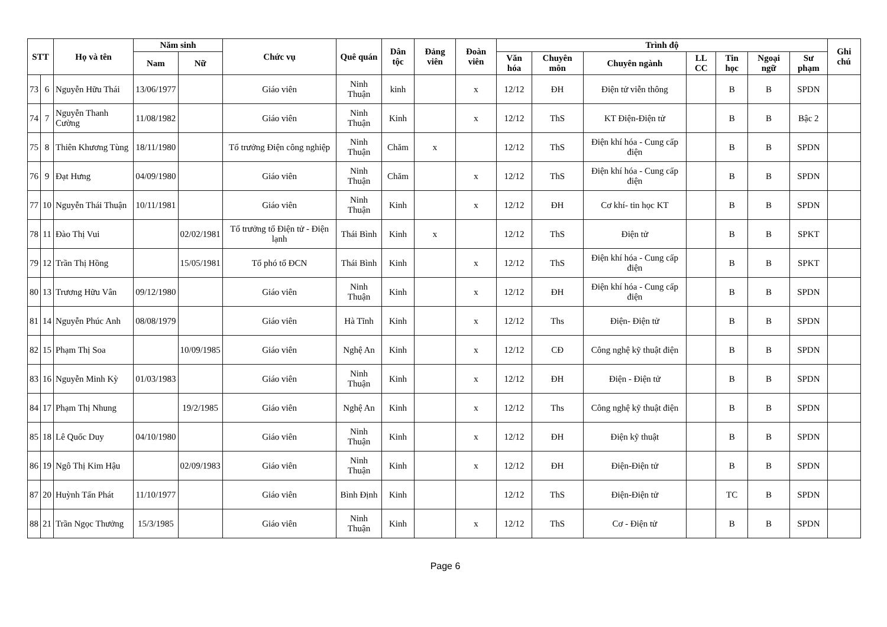| STT | | Họ và tên | Năm sinh | | Chức vụ | Quê quán | Dân tộc | Đảng viên | Đoàn viên | Trình độ | | | | | | | Ghi chú |
| --- | --- | --- | --- | --- | --- | --- | --- | --- | --- | --- | --- | --- | --- | --- | --- | --- | --- |
| | | | | | | | | | | Văn hóa | Chuyên môn | Chuyên ngành | LL CC | Tin học | Ngoại ngữ | Sư phạm | |
| | | | Nam | Nữ | | | | | | | | | | | | | |
| 73 | 6 | Nguyễn Hữu Thái | 13/06/1977 | | Giáo viên | Ninh Thuận | kinh | | x | 12/12 | ĐH | Điện tử viễn thông | | B | B | SPDN | |
| 74 | 7 | Nguyễn Thanh Cường | 11/08/1982 | | Giáo viên | Ninh Thuận | Kinh | | x | 12/12 | ThS | KT Điện-Điện tử | | B | B | Bậc 2 | |
| 75 | 8 | Thiên Khương Tùng | 18/11/1980 | | Tổ trưởng Điện công nghiệp | Ninh Thuận | Chăm | x | | 12/12 | ThS | Điện khí hóa - Cung cấp điện | | B | B | SPDN | |
| 76 | 9 | Đạt Hưng | 04/09/1980 | | Giáo viên | Ninh Thuận | Chăm | | x | 12/12 | ThS | Điện khí hóa - Cung cấp điện | | B | B | SPDN | |
| 77 | 10 | Nguyễn Thái Thuận | 10/11/1981 | | Giáo viên | Ninh Thuận | Kinh | | x | 12/12 | ĐH | Cơ khí- tin học KT | | B | B | SPDN | |
| 78 | 11 | Đào Thị Vui | | 02/02/1981 | Tổ trưởng tổ Điện tử - Điện lạnh | Thái Bình | Kinh | x | | 12/12 | ThS | Điện tử | | B | B | SPKT | |
| 79 | 12 | Trần Thị Hồng | | 15/05/1981 | Tổ phó tổ ĐCN | Thái Bình | Kinh | | x | 12/12 | ThS | Điện khí hóa - Cung cấp điện | | B | B | SPKT | |
| 80 | 13 | Trương Hữu Vân | 09/12/1980 | | Giáo viên | Ninh Thuận | Kinh | | x | 12/12 | ĐH | Điện khí hóa - Cung cấp điện | | B | B | SPDN | |
| 81 | 14 | Nguyễn Phúc Anh | 08/08/1979 | | Giáo viên | Hà Tĩnh | Kinh | | x | 12/12 | Ths | Điện- Điện tử | | B | B | SPDN | |
| 82 | 15 | Phạm Thị Soa | | 10/09/1985 | Giáo viên | Nghệ An | Kinh | | x | 12/12 | CĐ | Công nghệ kỹ thuật điện | | B | B | SPDN | |
| 83 | 16 | Nguyễn Minh Kỳ | 01/03/1983 | | Giáo viên | Ninh Thuận | Kinh | | x | 12/12 | ĐH | Điện - Điện tử | | B | B | SPDN | |
| 84 | 17 | Phạm Thị Nhung | | 19/2/1985 | Giáo viên | Nghệ An | Kinh | | x | 12/12 | Ths | Công nghệ kỹ thuật điện | | B | B | SPDN | |
| 85 | 18 | Lê Quốc Duy | 04/10/1980 | | Giáo viên | Ninh Thuận | Kinh | | x | 12/12 | ĐH | Điện kỹ thuật | | B | B | SPDN | |
| 86 | 19 | Ngô Thị Kim Hậu | | 02/09/1983 | Giáo viên | Ninh Thuận | Kinh | | x | 12/12 | ĐH | Điện-Điện tử | | B | B | SPDN | |
| 87 | 20 | Huỳnh Tấn Phát | 11/10/1977 | | Giáo viên | Bình Định | Kinh | | | 12/12 | ThS | Điện-Điện tử | | TC | B | SPDN | |
| 88 | 21 | Trần Ngọc Thưởng | 15/3/1985 | | Giáo viên | Ninh Thuận | Kinh | | x | 12/12 | ThS | Cơ - Điện tử | | B | B | SPDN | |
Page 6